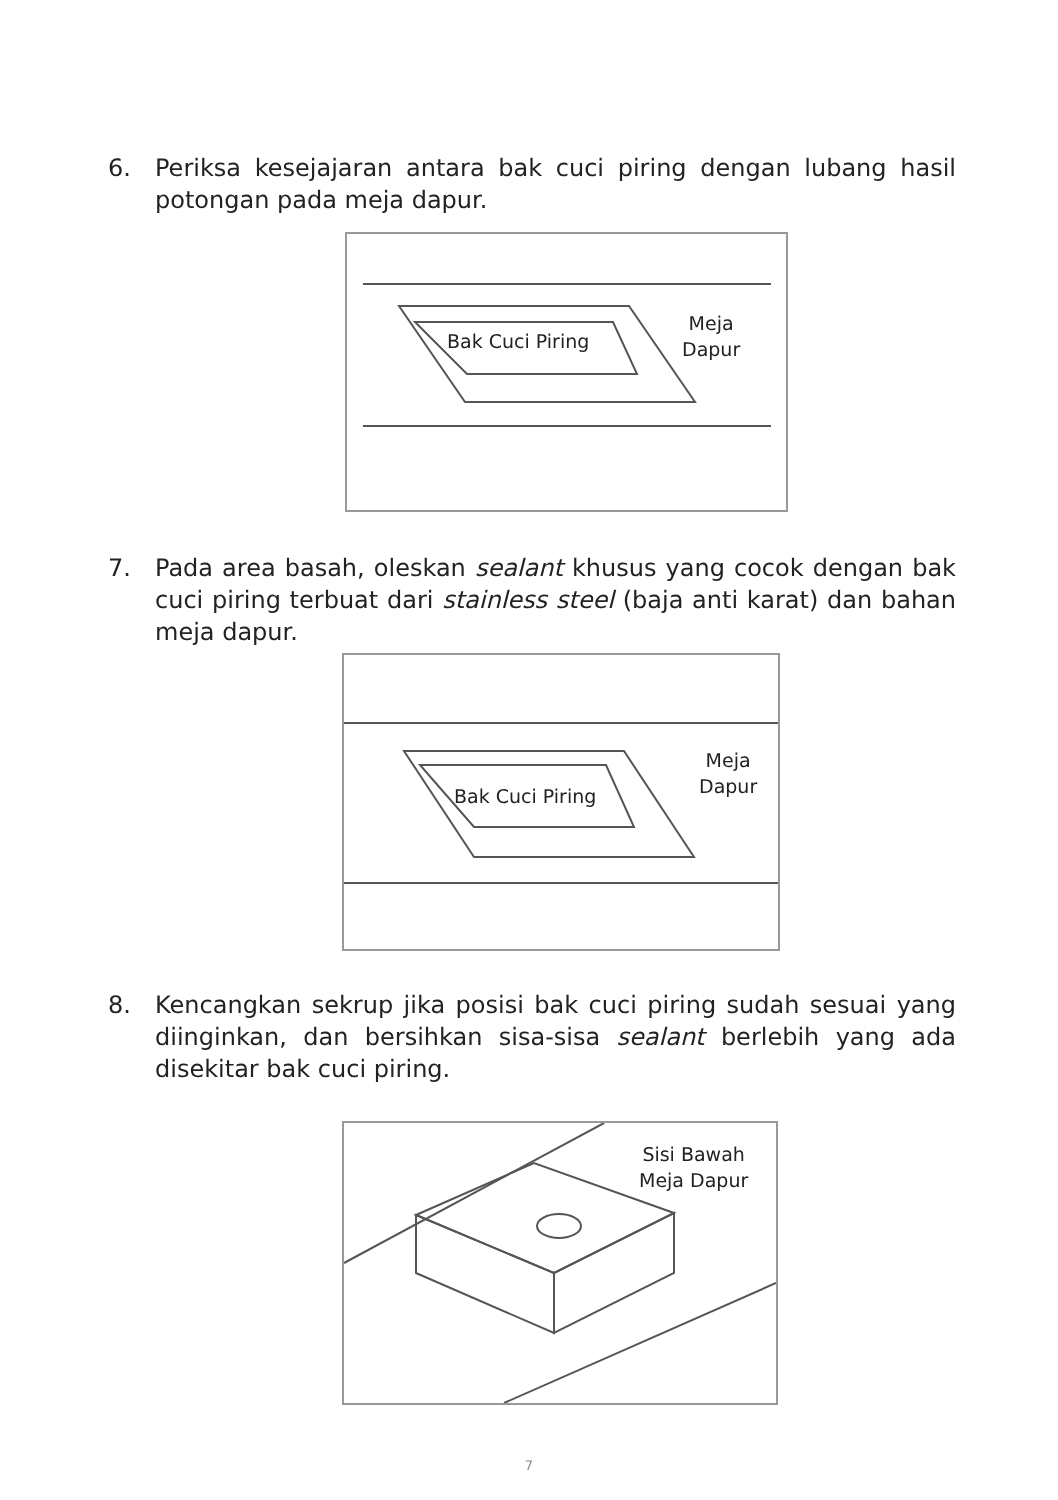6. Periksa kesejajaran antara bak cuci piring dengan lubang hasil potongan pada meja dapur.
Bak Cuci Piring
Meja
Dapur
7. Pada area basah, oleskan sealant khusus yang cocok dengan bak cuci piring terbuat dari stainless steel (baja anti karat) dan bahan meja dapur.
Bak Cuci Piring
Meja
Dapur
8. Kencangkan sekrup jika posisi bak cuci piring sudah sesuai yang diinginkan, dan bersihkan sisa-sisa sealant berlebih yang ada disekitar bak cuci piring.
Sisi Bawah
Meja Dapur
7